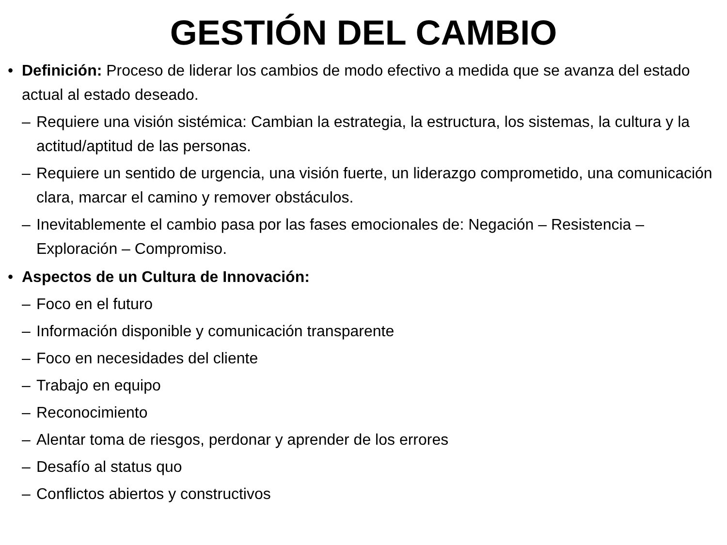GESTIÓN DEL CAMBIO
• Definición: Proceso de liderar los cambios de modo efectivo a medida que se avanza del estado actual al estado deseado.
– Requiere una visión sistémica: Cambian la estrategia, la estructura, los sistemas, la cultura y la actitud/aptitud de las personas.
– Requiere un sentido de urgencia, una visión fuerte, un liderazgo comprometido, una comunicación clara, marcar el camino y remover obstáculos.
– Inevitablemente el cambio pasa por las fases emocionales de: Negación – Resistencia – Exploración – Compromiso.
• Aspectos de un Cultura de Innovación:
– Foco en el futuro
– Información disponible y comunicación transparente
– Foco en necesidades del cliente
– Trabajo en equipo
– Reconocimiento
– Alentar toma de riesgos, perdonar y aprender de los errores
– Desafío al status quo
– Conflictos abiertos y constructivos